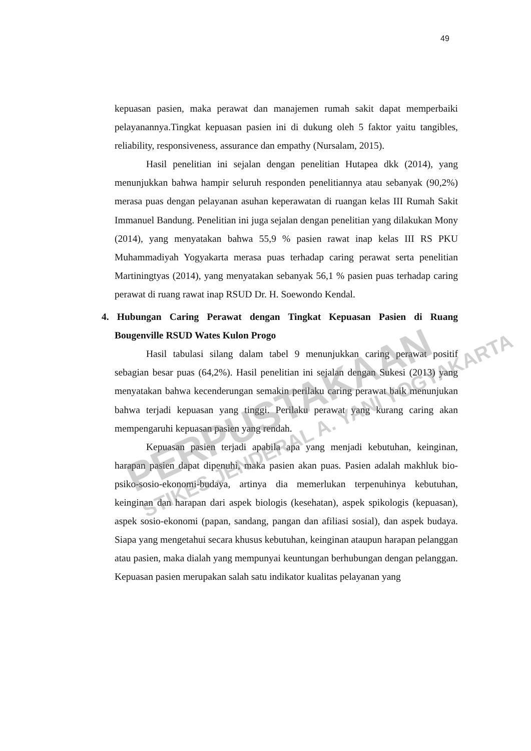49
kepuasan pasien, maka perawat dan manajemen rumah sakit dapat memperbaiki pelayanannya.Tingkat kepuasan pasien ini di dukung oleh 5 faktor yaitu tangibles, reliability, responsiveness, assurance dan empathy (Nursalam, 2015).
Hasil penelitian ini sejalan dengan penelitian Hutapea dkk (2014), yang menunjukkan bahwa hampir seluruh responden penelitiannya atau sebanyak (90,2%) merasa puas dengan pelayanan asuhan keperawatan di ruangan kelas III Rumah Sakit Immanuel Bandung. Penelitian ini juga sejalan dengan penelitian yang dilakukan Mony (2014), yang menyatakan bahwa 55,9 % pasien rawat inap kelas III RS PKU Muhammadiyah Yogyakarta merasa puas terhadap caring perawat serta penelitian Martiningtyas (2014), yang menyatakan sebanyak 56,1 % pasien puas terhadap caring perawat di ruang rawat inap RSUD Dr. H. Soewondo Kendal.
4. Hubungan Caring Perawat dengan Tingkat Kepuasan Pasien di Ruang Bougenville RSUD Wates Kulon Progo
Hasil tabulasi silang dalam tabel 9 menunjukkan caring perawat positif sebagian besar puas (64,2%). Hasil penelitian ini sejalan dengan Sukesi (2013) yang menyatakan bahwa kecenderungan semakin perilaku caring perawat baik menunjukan bahwa terjadi kepuasan yang tinggi. Perilaku perawat yang kurang caring akan mempengaruhi kepuasan pasien yang rendah.
Kepuasan pasien terjadi apabila apa yang menjadi kebutuhan, keinginan, harapan pasien dapat dipenuhi, maka pasien akan puas. Pasien adalah makhluk bio-psiko-sosio-ekonomi-budaya, artinya dia memerlukan terpenuhinya kebutuhan, keinginan dan harapan dari aspek biologis (kesehatan), aspek spikologis (kepuasan), aspek sosio-ekonomi (papan, sandang, pangan dan afiliasi sosial), dan aspek budaya. Siapa yang mengetahui secara khusus kebutuhan, keinginan ataupun harapan pelanggan atau pasien, maka dialah yang mempunyai keuntungan berhubungan dengan pelanggan. Kepuasan pasien merupakan salah satu indikator kualitas pelayanan yang
PERPUSTAKAAN
STIKES JENDERAL A. YANI YOGYAKARTA